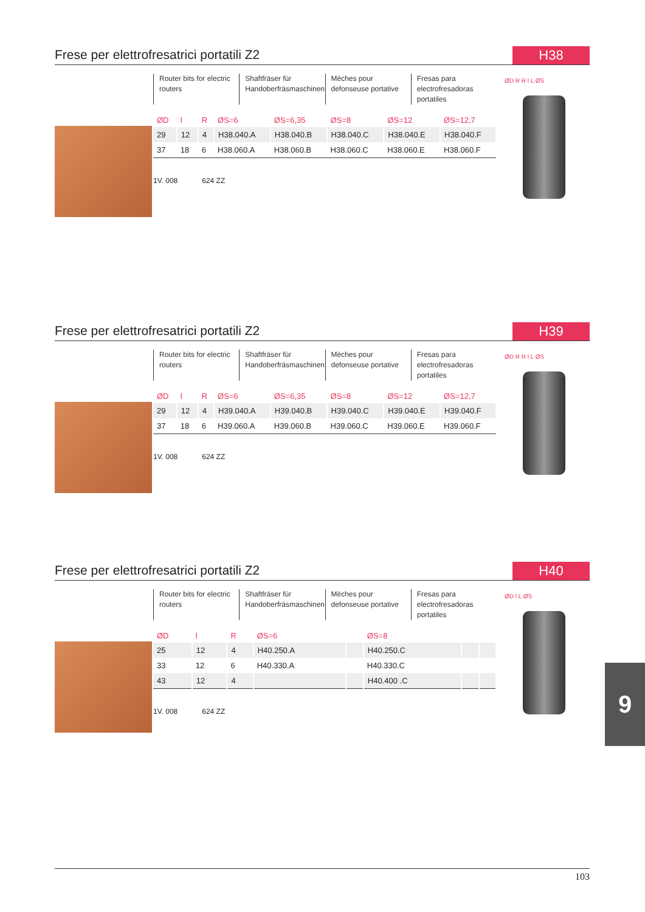Frese per elettrofresatrici portatili Z2
H38
Router bits for electric routers
Shaftfräser für Handoberfräsmaschinen
Mèches pour defonseuse portative
Fresas para electrofresadoras portatiles
| ØD | l | R | ØS=6 | ØS=6,35 | ØS=8 | ØS=12 | ØS=12,7 |
| --- | --- | --- | --- | --- | --- | --- | --- |
| 29 | 12 | 4 | H38.040.A | H38.040.B | H38.040.C | H38.040.E | H38.040.F |
| 37 | 18 | 6 | H38.060.A | H38.060.B | H38.060.C | H38.060.E | H38.060.F |
1V. 008 624 ZZ
ØD R R l L ØS
Frese per elettrofresatrici portatili Z2
H39
Router bits for electric routers
Shaftfräser für Handoberfräsmaschinen
Mèches pour defonseuse portative
Fresas para electrofresadoras portatiles
| ØD | l | R | ØS=6 | ØS=6,35 | ØS=8 | ØS=12 | ØS=12,7 |
| --- | --- | --- | --- | --- | --- | --- | --- |
| 29 | 12 | 4 | H39.040.A | H39.040.B | H39.040.C | H39.040.E | H39.040.F |
| 37 | 18 | 6 | H39.060.A | H39.060.B | H39.060.C | H39.060.E | H39.060.F |
1V. 008 624 ZZ
ØD R R l L ØS
Frese per elettrofresatrici portatili Z2
H40
Router bits for electric routers
Shaftfräser für Handoberfräsmaschinen
Mèches pour defonseuse portative
Fresas para electrofresadoras portatiles
| ØD | l | R | ØS=6 | | ØS=8 | | |
| --- | --- | --- | --- | --- | --- | --- | --- |
| 25 | 12 | 4 | H40.250.A | | H40.250.C | | |
| 33 | 12 | 6 | H40.330.A | | H40.330.C | | |
| 43 | 12 | 4 | | | H40.400 .C | | |
1V. 008 624 ZZ
ØD l L ØS
9
103